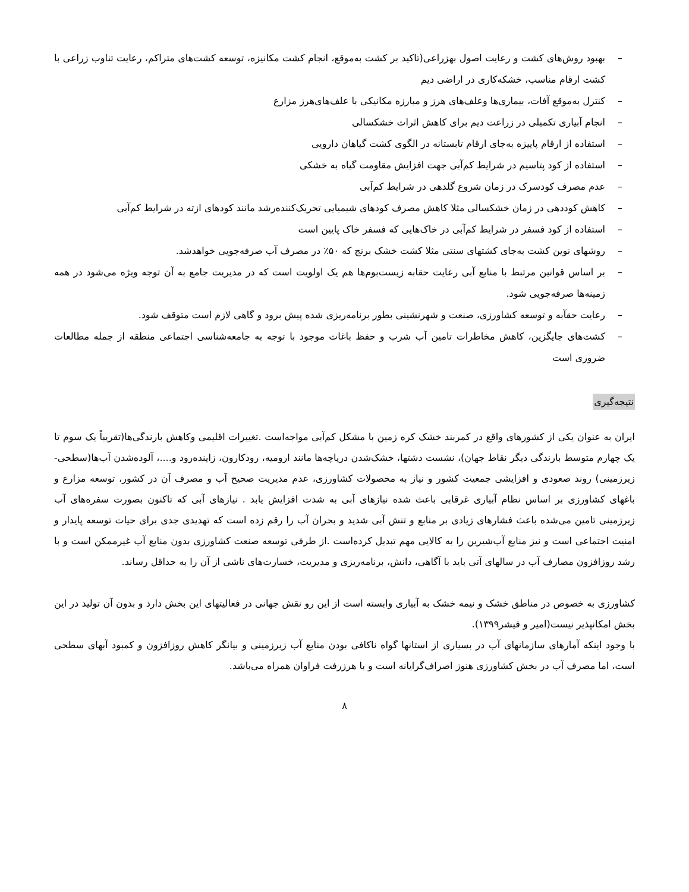– بهبود روش‌های کشت و رعایت اصول بهزراعی(تاکید بر کشت به‌موقع، انجام کشت مکانیزه، توسعه کشت‌های متراکم، رعایت تناوب زراعی با کشت ارقام مناسب، خشکه‌کاری در اراضی دیم
– کنترل به‌موقع آفات، بیماری‌ها وعلف‌های هرز و مبارزه مکانیکی با علف‌های‌هرز مزارع
– انجام آبیاری تکمیلی در زراعت دیم برای کاهش اثرات خشکسالی
– استفاده از ارقام پاییزه به‌جای ارقام تابستانه در الگوی کشت گیاهان دارویی
– استفاده از کود پتاسیم در شرایط کم‌آبی جهت افزایش مقاومت گیاه به خشکی
– عدم مصرف کودسرک در زمان شروع گلدهی در شرایط کم‌آبی
– کاهش کوددهی در زمان خشکسالی مثلا کاهش مصرف کودهای شیمیایی تحریک‌کننده‌رشد مانند کودهای ازته در شرایط کم‌آبی
– استفاده از کود فسفر در شرایط کم‌آبی در خاک‌هایی که فسفر خاک پایین است
– روشهای نوین کشت به‌جای کشتهای سنتی مثلا کشت خشک برنج که ۵۰٪ در مصرف آب صرفه‌جویی خواهدشد.
– بر اساس قوانین مرتبط با منابع آبی رعایت حقابه زیست‌بوم‌ها هم یک اولویت است که در مدیریت جامع به آن توجه ویژه می‌شود در همه زمینه‌ها صرفه‌جویی شود.
– رعایت حقآبه و توسعه کشاورزی، صنعت و شهرنشینی بطور برنامه‌ریزی شده پیش برود و گاهی لازم است متوقف شود.
– کشت‌های جایگزین، کاهش مخاطرات تامین آب شرب و حفظ باغات موجود با توجه به جامعه‌شناسی اجتماعی منطقه از جمله مطالعات ضروری است
نتیجه‌گیری
ایران به عنوان یکی از کشورهای واقع در کمربند خشک کره زمین با مشکل کم‌آبی مواجه‌است .تغییرات اقلیمی وکاهش بارندگی‌ها(تقریباً یک سوم تا یک چهارم متوسط بارندگی دیگر نقاط جهان)، نشست دشتها، خشک‌شدن دریاچه‌ها مانند ارومیه، رودکارون، زاینده‌رود و....، آلوده‌شدن آب‌ها(سطحی-زیرزمینی) روند صعودی و افزایشی جمعیت کشور و نیاز به محصولات کشاورزی، عدم مدیریت صحیح آب و مصرف آن در کشور، توسعه مزارع و باغهای کشاورزی بر اساس نظام آبیاری غرقابی باعث شده نیازهای آبی به شدت افزایش یابد . نیازهای آبی که تاکنون بصورت سفره‌های آب زیرزمینی تامین می‌شده باعث فشارهای زیادی بر منابع و تنش آبی شدید و بحران آب را رقم زده است که تهدیدی جدی برای حیات توسعه پایدار و امنیت اجتماعی است و نیز منابع آب‌شیرین را به کالایی مهم تبدیل کرده‌است .از طرفی توسعه صنعت کشاورزی بدون منابع آب غیرممکن است و با رشد روزافزون مصارف آب در سالهای آتی باید با آگاهی، دانش، برنامه‌ریزی و مدیریت، خسارت‌های ناشی از آن را به حداقل رساند.
کشاورزی به خصوص در مناطق خشک و نیمه خشک به آبیاری وابسته است از این رو نقش جهانی در فعالیتهای این بخش دارد و بدون آن تولید در این بخش امکانپذیر نیست(امیر و فیشر۱۳۹۹).
با وجود اینکه آمارهای سازمانهای آب در بسیاری از استانها گواه ناکافی بودن منابع آب زیرزمینی و بیانگر کاهش روزافزون و کمبود آبهای سطحی است، اما مصرف آب در بخش کشاورزی هنوز اصراف‌گرایانه است و با هرزرفت فراوان همراه می‌باشد.
۸